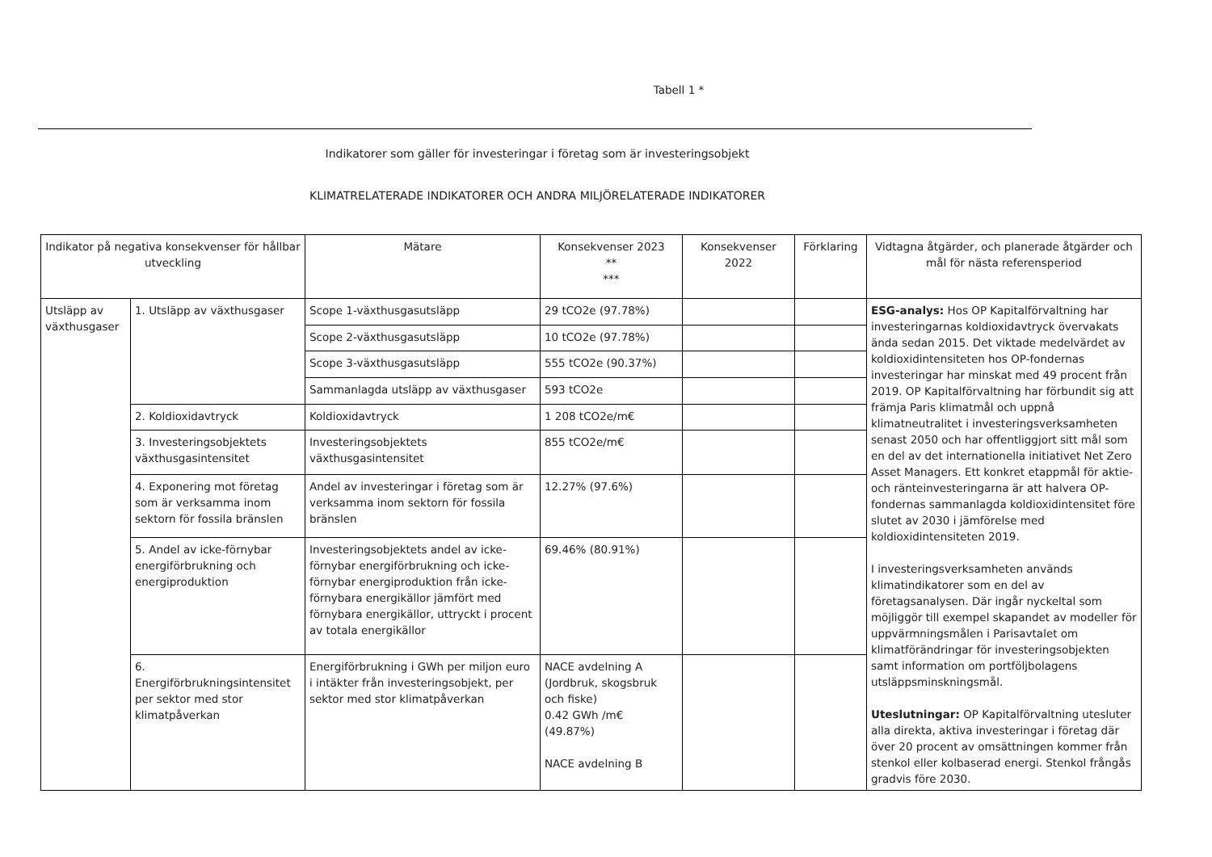Tabell 1 *
Indikatorer som gäller för investeringar i företag som är investeringsobjekt
KLIMATRELATERADE INDIKATORER OCH ANDRA MILJÖRELATERADE INDIKATORER
| Indikator på negativa konsekvenser för hållbar utveckling | | Mätare | Konsekvenser 2023 ** *** | Konsekvenser 2022 | Förklaring | Vidtagna åtgärder, och planerade åtgärder och mål för nästa referensperiod |
| --- | --- | --- | --- | --- | --- | --- |
| Utsläpp av växthusgaser | 1. Utsläpp av växthusgaser | Scope 1-växthusgasutsläpp | 29 tCO2e (97.78%) | | | ESG-analys: Hos OP Kapitalförvaltning har investeringarnas koldioxidavtryck övervakats ända sedan 2015. Det viktade medelvärdet av koldioxidintensiteten hos OP-fondernas investeringar har minskat med 49 procent från 2019. OP Kapitalförvaltning har förbundit sig att främja Paris klimatmål och uppnå klimatneutralitet i investeringsverksamheten senast 2050 och har offentliggjort sitt mål som en del av det internationella initiativet Net Zero Asset Managers. Ett konkret etappmål för aktie- och ränteinvesteringarna är att halvera OP-fondernas sammanlagda koldioxidintensitet före slutet av 2030 i jämförelse med koldioxidintensiteten 2019. I investeringsverksamheten används klimatindikatorer som en del av företagsanalysen. Där ingår nyckeltal som möjliggör till exempel skapandet av modeller för uppvärmningsmålen i Parisavtalet om klimatförändringar för investeringsobjekten samt information om portföljbolagens utsläppsminskningsmål. Uteslutningar: OP Kapitalförvaltning utesluter alla direkta, aktiva investeringar i företag där över 20 procent av omsättningen kommer från stenkol eller kolbaserad energi. Stenkol frångås gradvis före 2030. |
| | | Scope 2-växthusgasutsläpp | 10 tCO2e (97.78%) | | | |
| | | Scope 3-växthusgasutsläpp | 555 tCO2e (90.37%) | | | |
| | | Sammanlagda utsläpp av växthusgaser | 593 tCO2e | | | |
| | 2. Koldioxidavtryck | Koldioxidavtryck | 1 208 tCO2e/m€ | | | |
| | 3. Investeringsobjektets växthusgasintensitet | Investeringsobjektets växthusgasintensitet | 855 tCO2e/m€ | | | |
| | 4. Exponering mot företag som är verksamma inom sektorn för fossila bränslen | Andel av investeringar i företag som är verksamma inom sektorn för fossila bränslen | 12.27% (97.6%) | | | |
| | 5. Andel av icke-förnybar energiförbrukning och energiproduktion | Investeringsobjektets andel av icke-förnybar energiförbrukning och icke-förnybar energiproduktion från icke-förnybara energikällor jämfört med förnybara energikällor, uttryckt i procent av totala energikällor | 69.46% (80.91%) | | | |
| | 6. Energiförbrukningsintensitet per sektor med stor klimatpåverkan | Energiförbrukning i GWh per miljon euro i intäkter från investeringsobjekt, per sektor med stor klimatpåverkan | NACE avdelning A (Jordbruk, skogsbruk och fiske) 0.42 GWh /m€ (49.87%) NACE avdelning B | | | |